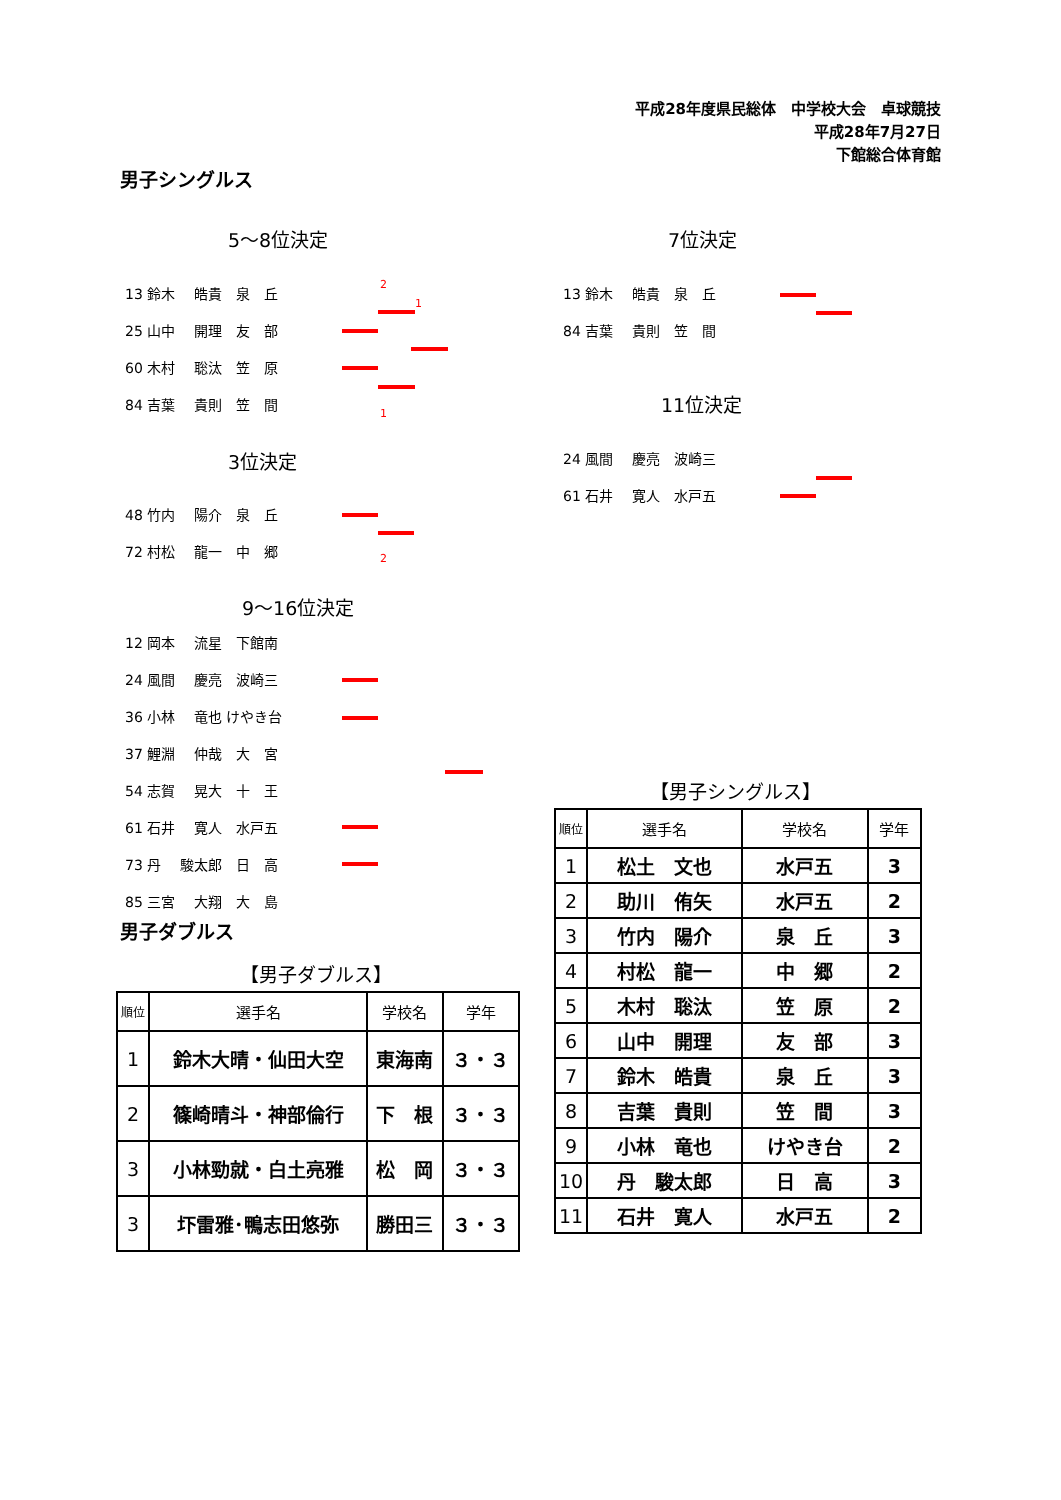平成28年度県民総体　中学校大会　卓球競技
平成28年7月27日
下館総合体育館
男子シングルス
5～8位決定
13 鈴木　 皓貴　泉　丘
25 山中　 開理　友　部
60 木村　 聡汰　笠　原
84 吉葉　 貴則　笠　間
2
1
1
3位決定
48 竹内　 陽介　泉　丘
72 村松　 龍一　中　郷
2
9～16位決定
12 岡本　 流星　下館南
24 風間　 慶亮　波崎三
36 小林　 竜也 けやき台
37 鯉淵　 仲哉　大　宮
54 志賀　 晃大　十　王
61 石井　 寛人　水戸五
73 丹　 駿太郎　日　高
85 三宮　 大翔　大　島
7位決定
13 鈴木　 皓貴　泉　丘
84 吉葉　 貴則　笠　間
11位決定
24 風間　 慶亮　波崎三
61 石井　 寛人　水戸五
男子ダブルス
【男子ダブルス】
| 順位 | 選手名 | 学校名 | 学年 |
| --- | --- | --- | --- |
| 1 | 鈴木大晴・仙田大空 | 東海南 | ３・３ |
| 2 | 篠崎晴斗・神部倫行 | 下 根 | ３・３ |
| 3 | 小林勁就・白土亮雅 | 松 岡 | ３・３ |
| 3 | 圷雷雅･鴨志田悠弥 | 勝田三 | ３・３ |
【男子シングルス】
| 順位 | 選手名 | 学校名 | 学年 |
| --- | --- | --- | --- |
| 1 | 松土 文也 | 水戸五 | 3 |
| 2 | 助川 侑矢 | 水戸五 | 2 |
| 3 | 竹内 陽介 | 泉 丘 | 3 |
| 4 | 村松 龍一 | 中 郷 | 2 |
| 5 | 木村 聡汰 | 笠 原 | 2 |
| 6 | 山中 開理 | 友 部 | 3 |
| 7 | 鈴木 皓貴 | 泉 丘 | 3 |
| 8 | 吉葉 貴則 | 笠 間 | 3 |
| 9 | 小林 竜也 | けやき台 | 2 |
| 10 | 丹 駿太郎 | 日 高 | 3 |
| 11 | 石井 寛人 | 水戸五 | 2 |